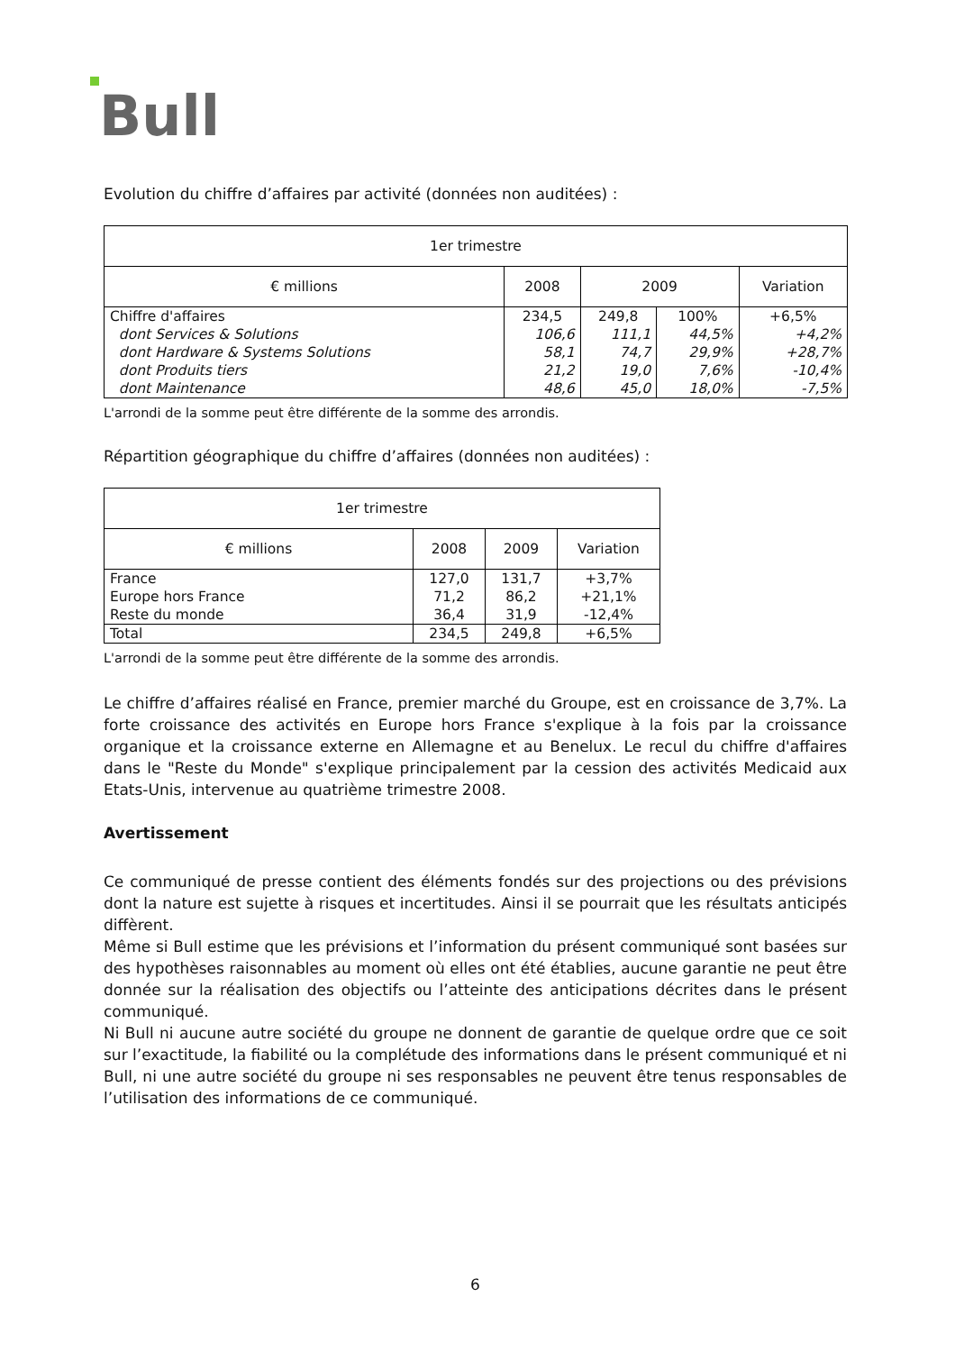Bull
Evolution du chiffre d’affaires par activité (données non auditées) :
| 1er trimestre | | | | |
| € millions | 2008 | 2009 | | Variation |
| Chiffre d'affaires | 234,5 | 249,8 | 100% | +6,5% |
| dont Services & Solutions | 106,6 | 111,1 | 44,5% | +4,2% |
| dont Hardware & Systems Solutions | 58,1 | 74,7 | 29,9% | +28,7% |
| dont Produits tiers | 21,2 | 19,0 | 7,6% | -10,4% |
| dont Maintenance | 48,6 | 45,0 | 18,0% | -7,5% |
L'arrondi de la somme peut être différente de la somme des arrondis.
Répartition géographique du chiffre d’affaires (données non auditées) :
| 1er trimestre | | | |
| € millions | 2008 | 2009 | Variation |
| France | 127,0 | 131,7 | +3,7% |
| Europe hors France | 71,2 | 86,2 | +21,1% |
| Reste du monde | 36,4 | 31,9 | -12,4% |
| Total | 234,5 | 249,8 | +6,5% |
L'arrondi de la somme peut être différente de la somme des arrondis.
Le chiffre d’affaires réalisé en France, premier marché du Groupe, est en croissance de 3,7%. La forte croissance des activités en Europe hors France s'explique à la fois par la croissance organique et la croissance externe en Allemagne et au Benelux. Le recul du chiffre d'affaires dans le "Reste du Monde" s'explique principalement par la cession des activités Medicaid aux Etats-Unis, intervenue au quatrième trimestre 2008.
Avertissement
Ce communiqué de presse contient des éléments fondés sur des projections ou des prévisions dont la nature est sujette à risques et incertitudes. Ainsi il se pourrait que les résultats anticipés diffèrent.
Même si Bull estime que les prévisions et l’information du présent communiqué sont basées sur des hypothèses raisonnables au moment où elles ont été établies, aucune garantie ne peut être donnée sur la réalisation des objectifs ou l’atteinte des anticipations décrites dans le présent communiqué.
Ni Bull ni aucune autre société du groupe ne donnent de garantie de quelque ordre que ce soit sur l’exactitude, la fiabilité ou la complétude des informations dans le présent communiqué et ni Bull, ni une autre société du groupe ni ses responsables ne peuvent être tenus responsables de l’utilisation des informations de ce communiqué.
6